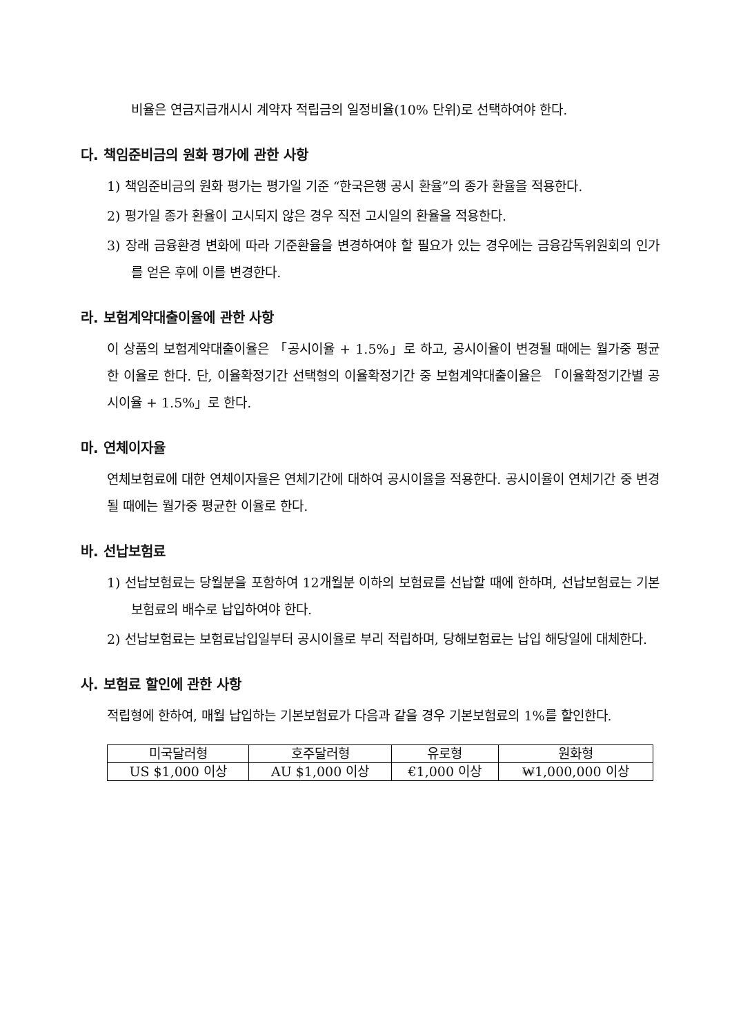비율은 연금지급개시시 계약자 적립금의 일정비율(10% 단위)로 선택하여야 한다.
다. 책임준비금의 원화 평가에 관한 사항
1) 책임준비금의 원화 평가는 평가일 기준 “한국은행 공시 환율”의 종가 환율을 적용한다.
2) 평가일 종가 환율이 고시되지 않은 경우 직전 고시일의 환율을 적용한다.
3) 장래 금융환경 변화에 따라 기준환율을 변경하여야 할 필요가 있는 경우에는 금융감독위원회의 인가를 얻은 후에 이를 변경한다.
라. 보험계약대출이율에 관한 사항
이 상품의 보험계약대출이율은 「공시이율 + 1.5%」로 하고, 공시이율이 변경될 때에는 월가중 평균한 이율로 한다. 단, 이율확정기간 선택형의 이율확정기간 중 보험계약대출이율은 「이율확정기간별 공시이율 + 1.5%」로 한다.
마. 연체이자율
연체보험료에 대한 연체이자율은 연체기간에 대하여 공시이율을 적용한다. 공시이율이 연체기간 중 변경될 때에는 월가중 평균한 이율로 한다.
바. 선납보험료
1) 선납보험료는 당월분을 포함하여 12개월분 이하의 보험료를 선납할 때에 한하며, 선납보험료는 기본보험료의 배수로 납입하여야 한다.
2) 선납보험료는 보험료납입일부터 공시이율로 부리 적립하며, 당해보험료는 납입 해당일에 대체한다.
사. 보험료 할인에 관한 사항
적립형에 한하여, 매월 납입하는 기본보험료가 다음과 같을 경우 기본보험료의 1%를 할인한다.
| 미국달러형 | 호주달러형 | 유로형 | 원화형 |
| US $1,000 이상 | AU $1,000 이상 | €1,000 이상 | ₩1,000,000 이상 |